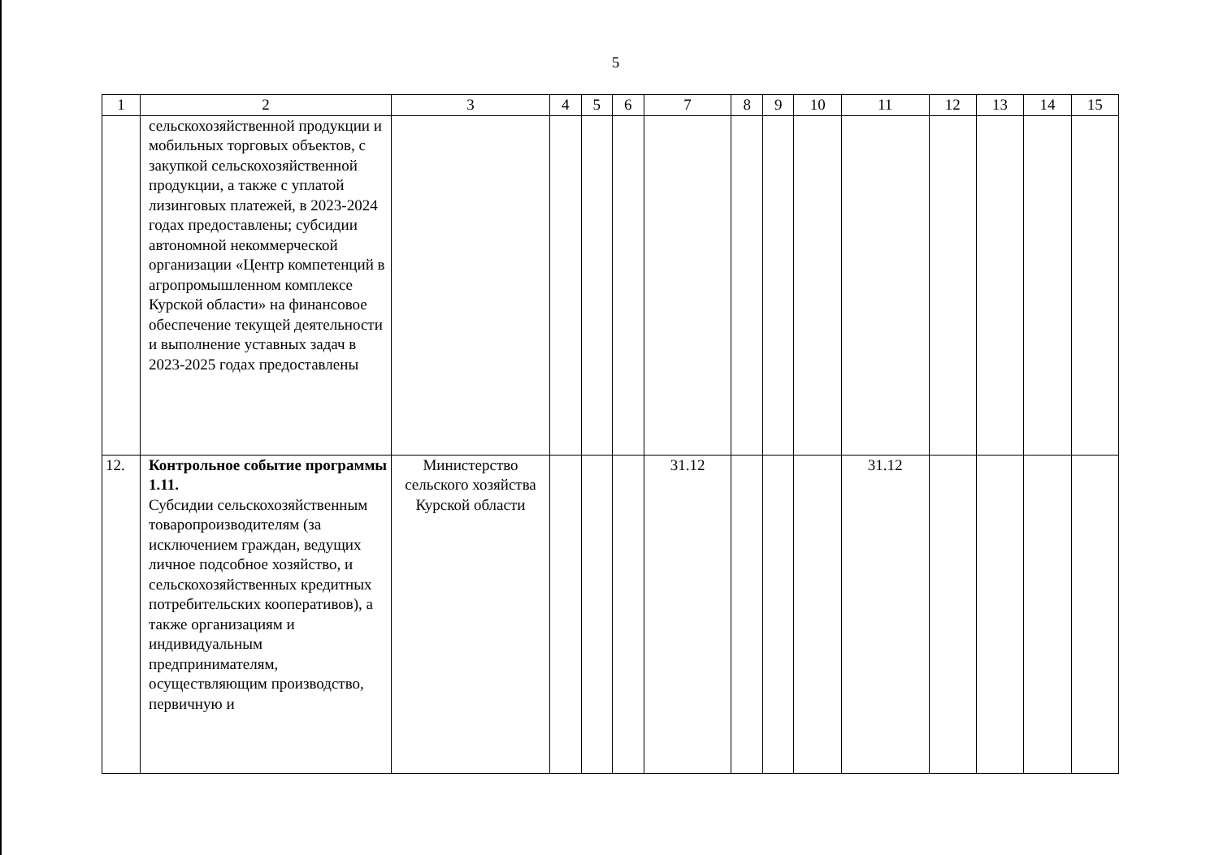5
| 1 | 2 | 3 | 4 | 5 | 6 | 7 | 8 | 9 | 10 | 11 | 12 | 13 | 14 | 15 |
| --- | --- | --- | --- | --- | --- | --- | --- | --- | --- | --- | --- | --- | --- | --- |
| | сельскохозяйственной продукции и мобильных торговых объектов, с закупкой сельскохозяйственной продукции, а также с уплатой лизинговых платежей, в 2023-2024 годах предоставлены; субсидии автономной некоммерческой организации «Центр компетенций в агропромышленном комплексе Курской области» на финансовое обеспечение текущей деятельности и выполнение уставных задач в 2023-2025 годах предоставлены | | | | | | | | | | | | | |
| 12. | Контрольное событие программы 1.11. Субсидии сельскохозяйственным товаропроизводителям (за исключением граждан, ведущих личное подсобное хозяйство, и сельскохозяйственных кредитных потребительских кооперативов), а также организациям и индивидуальным предпринимателям, осуществляющим производство, первичную и | Министерство сельского хозяйства Курской области | | | | 31.12 | | | | 31.12 | | | | |